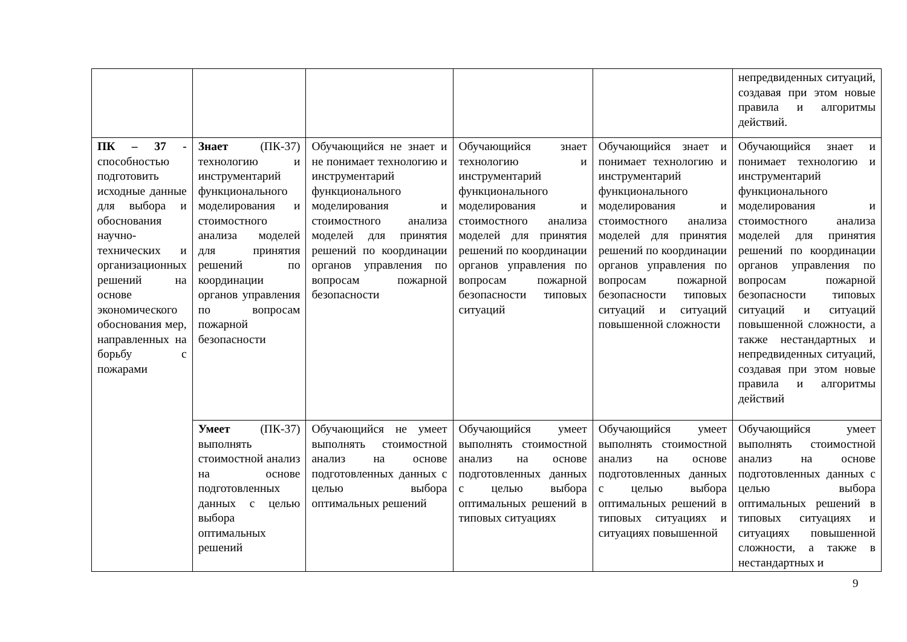| | | | | | непредвиденных ситуаций, создавая при этом новые правила и алгоритмы действий. |
| ПК – 37 - способностью подготовить исходные данные для выбора и обоснования научно-технических и организационных решений на основе экономического обоснования мер, направленных на борьбу с пожарами | Знает (ПК-37) технологию и инструментарий функционального моделирования и стоимостного анализа моделей для принятия решений по координации органов управления по вопросам пожарной безопасности | Обучающийся не знает и не понимает технологию и инструментарий функционального моделирования и стоимостного анализа моделей для принятия решений по координации органов управления по вопросам пожарной безопасности | Обучающийся знает технологию и инструментарий функционального моделирования и стоимостного анализа моделей для принятия решений по координации органов управления по вопросам пожарной безопасности типовых ситуаций | Обучающийся знает и понимает технологию и инструментарий функционального моделирования и стоимостного анализа моделей для принятия решений по координации органов управления по вопросам пожарной безопасности типовых ситуаций и ситуаций повышенной сложности | Обучающийся знает и понимает технологию и инструментарий функционального моделирования и стоимостного анализа моделей для принятия решений по координации органов управления по вопросам пожарной безопасности типовых ситуаций и ситуаций повышенной сложности, а также нестандартных и непредвиденных ситуаций, создавая при этом новые правила и алгоритмы действий |
| | Умеет (ПК-37) выполнять стоимостной анализ на основе подготовленных данных с целью выбора оптимальных решений | Обучающийся не умеет выполнять стоимостной анализ на основе подготовленных данных с целью выбора оптимальных решений | Обучающийся умеет выполнять стоимостной анализ на основе подготовленных данных с целью выбора оптимальных решений в типовых ситуациях | Обучающийся умеет выполнять стоимостной анализ на основе подготовленных данных с целью выбора оптимальных решений в типовых ситуациях и ситуациях повышенной | Обучающийся умеет выполнять стоимостной анализ на основе подготовленных данных с целью выбора оптимальных решений в типовых ситуациях и ситуациях повышенной сложности, а также в нестандартных и |
9